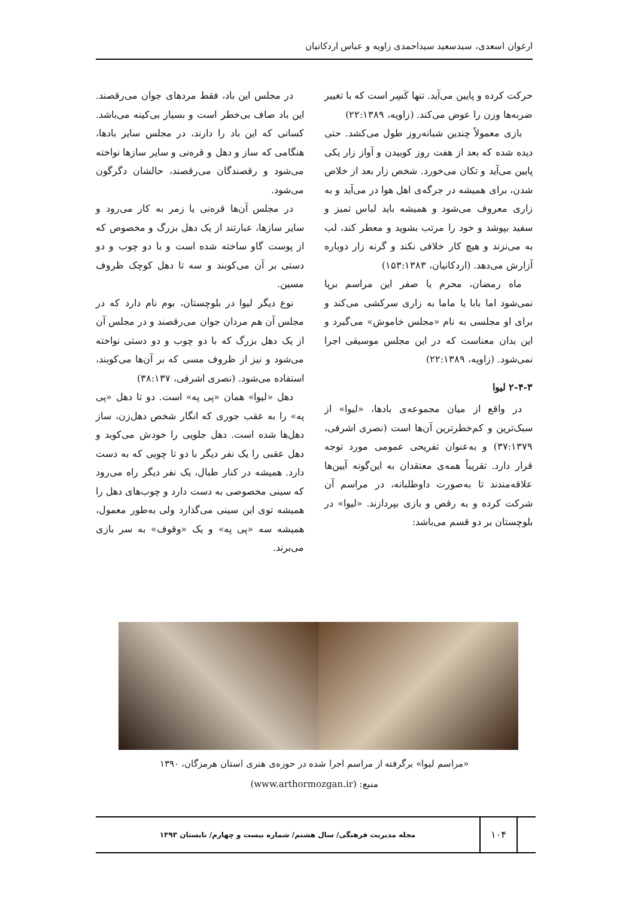ارغوان اسعدی، سیدسعید سیداحمدی زاویه و عباس اردکانیان
حرکت کرده و پایین می‌آید. تنها کَسِر است که با تغییر ضربه‌ها وزن را عوض می‌کند. (زاویه، ۲۲:۱۳۸۹)
بازی معمولاً چندین شبانه‌روز طول می‌کشد. حتی دیده شده که بعد از هفت روز کوبیدن و آواز زار یکی پایین می‌آید و تکان می‌خورد. شخص زار بعد از خلاص شدن، برای همیشه در جرگه‌ی اهل هوا در می‌آید و به زاری معروف می‌شود و همیشه باید لباس تمیز و سفید بپوشد و خود را مرتب بشوید و معطر کند، لب به می‌نزند و هیچ کار خلافی نکند و گرنه زار دوباره آزارش می‌دهد. (اردکانیان، ۱۵۳:۱۳۸۳)
ماه رمضان، محرم یا صفر این مراسم برپا نمی‌شود اما بابا یا ماما به زاری سرکشی می‌کند و برای او مجلسی به نام «مجلس خاموش» می‌گیرد و این بدان معناست که در این مجلس موسیقی اجرا نمی‌شود. (زاویه، ۲۲:۱۳۸۹)
۲-۴-۳ لیوا
در واقع از میان مجموعه‌ی بادها، «لیوا» از سبک‌ترین و کم‌خطرترین آن‌ها است (نصری اشرفی، ۳۷:۱۳۷۹) و به‌عنوان تفریحی عمومی مورد توجه قرار دارد. تقریباً همه‌ی معتقدان به این‌گونه آیین‌ها علاقه‌مندند تا به‌صورت داوطلبانه، در مراسم آن شرکت کرده و به رقص و بازی بپردازند. «لیوا» در بلوچستان بر دو قسم می‌باشد:
در مجلس این باد، فقط مردهای جوان می‌رقصند. این باد صاف بی‌خطر است و بسیار بی‌کینه می‌باشد. کسانی که این باد را دارند، در مجلس سایر بادها، هنگامی که ساز و دهل و قره‌نی و سایر سازها نواخته می‌شود و رقصندگان می‌رقصند، حالشان دگرگون می‌شود.
در مجلس آن‌ها قره‌نی یا زمر به کار می‌رود و سایر سازها، عبارتند از یک دهل بزرگ و مخصوص که از پوست گاو ساخته شده است و با دو چوب و دو دستی بر آن می‌کوبند و سه تا دهل کوچک ظروف مسین.
نوع دیگر لیوا در بلوچستان، بوم نام دارد که در مجلس آن هم مردان جوان می‌رقصند و در مجلس آن از یک دهل بزرگ که با دو چوب و دو دستی نواخته می‌شود و نیز از ظروف مسی که بر آن‌ها می‌کوبند، استفاده می‌شود. (نصری اشرفی، ۳۸:۱۳۷)
دهل «لیوا» همان «پی په» است. دو تا دهل «پی په» را به عقب جوری که انگار شخص دهل‌زن، ساز دهل‌ها شده است. دهل جلویی را خودش می‌کوبد و دهل عقبی را یک نفر دیگر با دو تا چوبی که به دست دارد. همیشه در کنار طبال، یک نفر دیگر راه می‌رود که سینی مخصوصی به دست دارد و چوب‌های دهل را همیشه توی این سینی می‌گذارد ولی به‌طور معمول، همیشه سه «پی په» و یک «وقوف» به سر بازی می‌برند.
«مراسم لیوا» برگرفته از مراسم اجرا شده در حوزه‌ی هنری استان هرمزگان، ۱۳۹۰
منبع: (www.arthormozgan.ir)
۱۰۴
مجله مدیریت فرهنگی/ سال هشتم/ شماره بیست و چهارم/ تابستان ۱۳۹۳